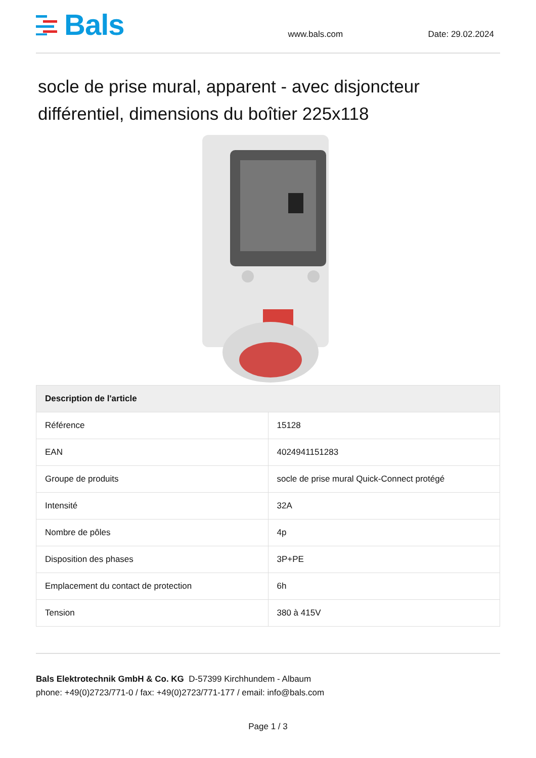Bals
www.bals.com
Date: 29.02.2024
socle de prise mural, apparent - avec disjoncteur différentiel, dimensions du boîtier 225x118
| Description de l'article | |
| --- | --- |
| Référence | 15128 |
| EAN | 4024941151283 |
| Groupe de produits | socle de prise mural Quick-Connect protégé |
| Intensité | 32A |
| Nombre de pôles | 4p |
| Disposition des phases | 3P+PE |
| Emplacement du contact de protection | 6h |
| Tension | 380 à 415V |
Bals Elektrotechnik GmbH & Co. KG D-57399 Kirchhundem - Albaum
phone: +49(0)2723/771-0 / fax: +49(0)2723/771-177 / email: info@bals.com
Page 1 / 3